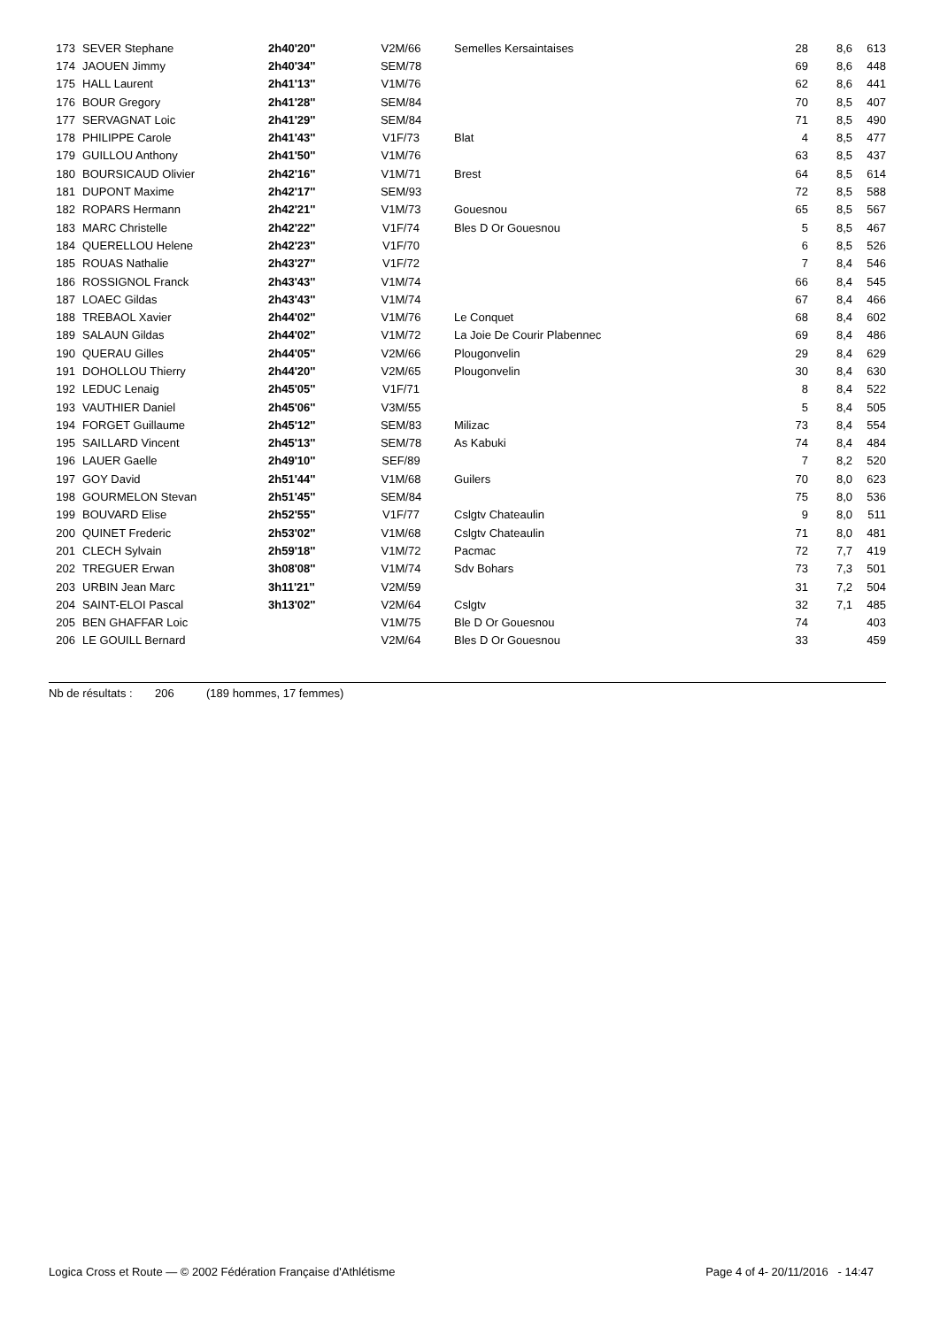| 173 | SEVER Stephane | 2h40'20'' | V2M/66 | Semelles Kersaintaises | 28 | 8,6 | 613 |
| 174 | JAOUEN Jimmy | 2h40'34'' | SEM/78 | | 69 | 8,6 | 448 |
| 175 | HALL Laurent | 2h41'13'' | V1M/76 | | 62 | 8,6 | 441 |
| 176 | BOUR Gregory | 2h41'28'' | SEM/84 | | 70 | 8,5 | 407 |
| 177 | SERVAGNAT Loic | 2h41'29'' | SEM/84 | | 71 | 8,5 | 490 |
| 178 | PHILIPPE Carole | 2h41'43'' | V1F/73 | Blat | 4 | 8,5 | 477 |
| 179 | GUILLOU Anthony | 2h41'50'' | V1M/76 | | 63 | 8,5 | 437 |
| 180 | BOURSICAUD Olivier | 2h42'16'' | V1M/71 | Brest | 64 | 8,5 | 614 |
| 181 | DUPONT Maxime | 2h42'17'' | SEM/93 | | 72 | 8,5 | 588 |
| 182 | ROPARS Hermann | 2h42'21'' | V1M/73 | Gouesnou | 65 | 8,5 | 567 |
| 183 | MARC Christelle | 2h42'22'' | V1F/74 | Bles D Or Gouesnou | 5 | 8,5 | 467 |
| 184 | QUERELLOU Helene | 2h42'23'' | V1F/70 | | 6 | 8,5 | 526 |
| 185 | ROUAS Nathalie | 2h43'27'' | V1F/72 | | 7 | 8,4 | 546 |
| 186 | ROSSIGNOL Franck | 2h43'43'' | V1M/74 | | 66 | 8,4 | 545 |
| 187 | LOAEC Gildas | 2h43'43'' | V1M/74 | | 67 | 8,4 | 466 |
| 188 | TREBAOL Xavier | 2h44'02'' | V1M/76 | Le Conquet | 68 | 8,4 | 602 |
| 189 | SALAUN Gildas | 2h44'02'' | V1M/72 | La Joie De Courir Plabennec | 69 | 8,4 | 486 |
| 190 | QUERAU Gilles | 2h44'05'' | V2M/66 | Plougonvelin | 29 | 8,4 | 629 |
| 191 | DOHOLLOU Thierry | 2h44'20'' | V2M/65 | Plougonvelin | 30 | 8,4 | 630 |
| 192 | LEDUC Lenaig | 2h45'05'' | V1F/71 | | 8 | 8,4 | 522 |
| 193 | VAUTHIER Daniel | 2h45'06'' | V3M/55 | | 5 | 8,4 | 505 |
| 194 | FORGET Guillaume | 2h45'12'' | SEM/83 | Milizac | 73 | 8,4 | 554 |
| 195 | SAILLARD Vincent | 2h45'13'' | SEM/78 | As Kabuki | 74 | 8,4 | 484 |
| 196 | LAUER Gaelle | 2h49'10'' | SEF/89 | | 7 | 8,2 | 520 |
| 197 | GOY David | 2h51'44'' | V1M/68 | Guilers | 70 | 8,0 | 623 |
| 198 | GOURMELON Stevan | 2h51'45'' | SEM/84 | | 75 | 8,0 | 536 |
| 199 | BOUVARD Elise | 2h52'55'' | V1F/77 | Cslgtv Chateaulin | 9 | 8,0 | 511 |
| 200 | QUINET Frederic | 2h53'02'' | V1M/68 | Cslgtv Chateaulin | 71 | 8,0 | 481 |
| 201 | CLECH Sylvain | 2h59'18'' | V1M/72 | Pacmac | 72 | 7,7 | 419 |
| 202 | TREGUER Erwan | 3h08'08'' | V1M/74 | Sdv Bohars | 73 | 7,3 | 501 |
| 203 | URBIN Jean Marc | 3h11'21'' | V2M/59 | | 31 | 7,2 | 504 |
| 204 | SAINT-ELOI Pascal | 3h13'02'' | V2M/64 | Cslgtv | 32 | 7,1 | 485 |
| 205 | BEN GHAFFAR Loic | | V1M/75 | Ble D Or Gouesnou | 74 | | 403 |
| 206 | LE GOUILL Bernard | | V2M/64 | Bles D Or Gouesnou | 33 | | 459 |
Nb de résultats : 206 (189 hommes, 17 femmes)
Logica Cross et Route — © 2002 Fédération Française d'Athlétisme Page 4 of 4- 20/11/2016 - 14:47